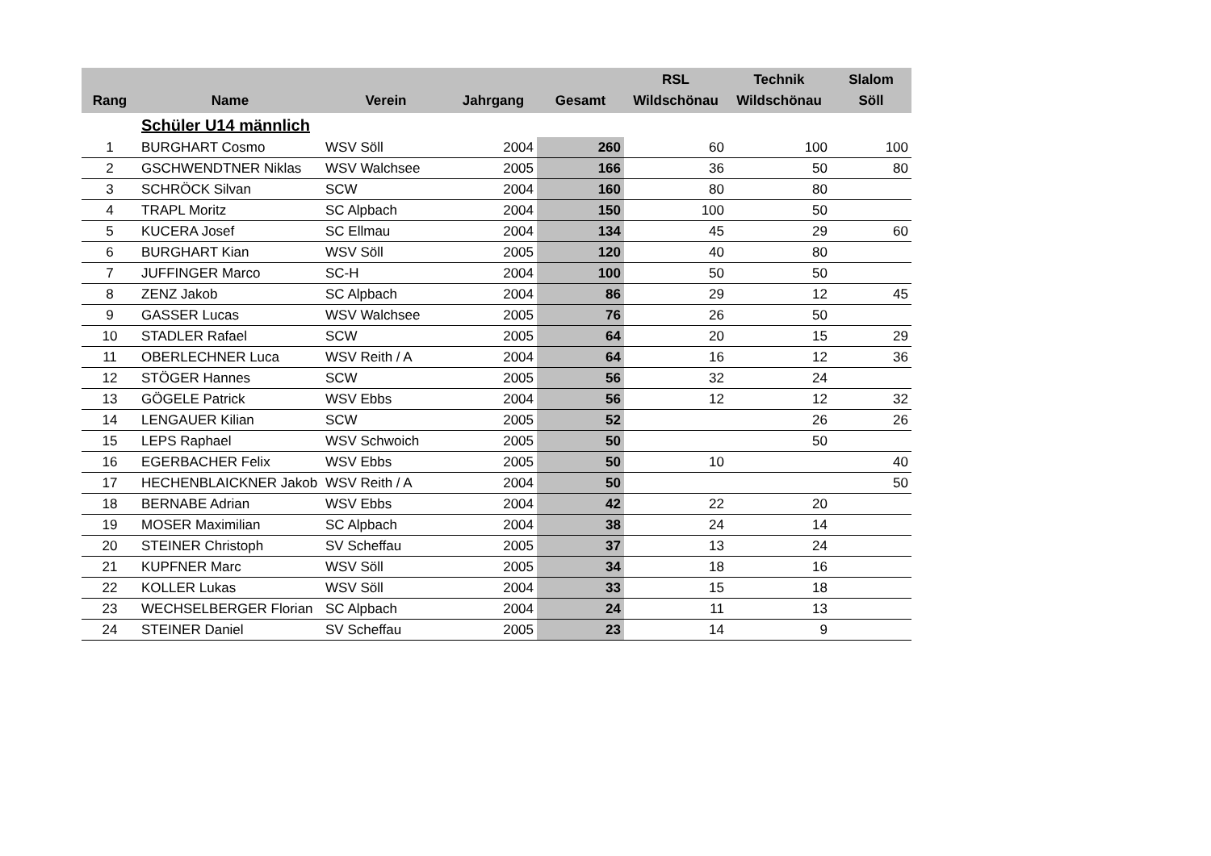| Rang | Name | Verein | Jahrgang | Gesamt | RSL Wildschönau | Technik Wildschönau | Slalom Söll |
| --- | --- | --- | --- | --- | --- | --- | --- |
| | Schüler U14 männlich | | | | | | |
| 1 | BURGHART Cosmo | WSV Söll | 2004 | 260 | 60 | 100 | 100 |
| 2 | GSCHWENDTNER Niklas | WSV Walchsee | 2005 | 166 | 36 | 50 | 80 |
| 3 | SCHRÖCK Silvan | SCW | 2004 | 160 | 80 | 80 | |
| 4 | TRAPL Moritz | SC Alpbach | 2004 | 150 | 100 | 50 | |
| 5 | KUCERA Josef | SC Ellmau | 2004 | 134 | 45 | 29 | 60 |
| 6 | BURGHART Kian | WSV Söll | 2005 | 120 | 40 | 80 | |
| 7 | JUFFINGER Marco | SC-H | 2004 | 100 | 50 | 50 | |
| 8 | ZENZ Jakob | SC Alpbach | 2004 | 86 | 29 | 12 | 45 |
| 9 | GASSER Lucas | WSV Walchsee | 2005 | 76 | 26 | 50 | |
| 10 | STADLER Rafael | SCW | 2005 | 64 | 20 | 15 | 29 |
| 11 | OBERLECHNER Luca | WSV Reith / A | 2004 | 64 | 16 | 12 | 36 |
| 12 | STÖGER Hannes | SCW | 2005 | 56 | 32 | 24 | |
| 13 | GÖGELE Patrick | WSV Ebbs | 2004 | 56 | 12 | 12 | 32 |
| 14 | LENGAUER Kilian | SCW | 2005 | 52 | | 26 | 26 |
| 15 | LEPS Raphael | WSV Schwoich | 2005 | 50 | | 50 | |
| 16 | EGERBACHER Felix | WSV Ebbs | 2005 | 50 | 10 | | 40 |
| 17 | HECHENBLAICKNER Jakob | WSV Reith / A | 2004 | 50 | | | 50 |
| 18 | BERNABE Adrian | WSV Ebbs | 2004 | 42 | 22 | 20 | |
| 19 | MOSER Maximilian | SC Alpbach | 2004 | 38 | 24 | 14 | |
| 20 | STEINER Christoph | SV Scheffau | 2005 | 37 | 13 | 24 | |
| 21 | KUPFNER Marc | WSV Söll | 2005 | 34 | 18 | 16 | |
| 22 | KOLLER Lukas | WSV Söll | 2004 | 33 | 15 | 18 | |
| 23 | WECHSELBERGER Florian | SC Alpbach | 2004 | 24 | 11 | 13 | |
| 24 | STEINER Daniel | SV Scheffau | 2005 | 23 | 14 | 9 | |